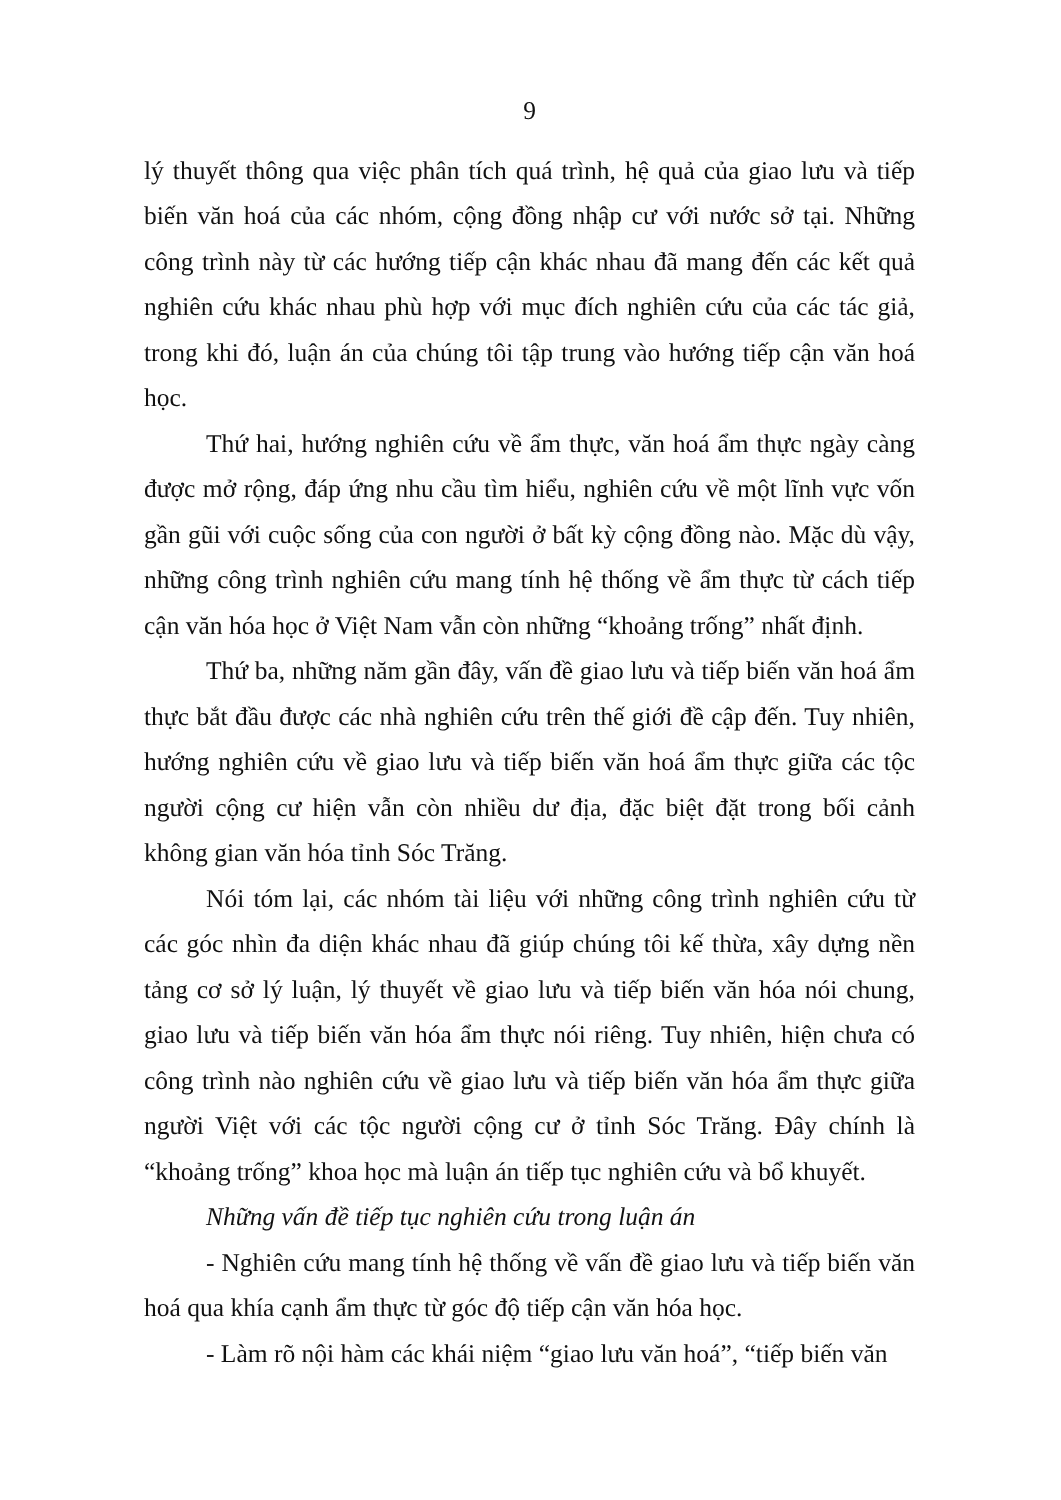9
lý thuyết thông qua việc phân tích quá trình, hệ quả của giao lưu và tiếp biến văn hoá của các nhóm, cộng đồng nhập cư với nước sở tại. Những công trình này từ các hướng tiếp cận khác nhau đã mang đến các kết quả nghiên cứu khác nhau phù hợp với mục đích nghiên cứu của các tác giả, trong khi đó, luận án của chúng tôi tập trung vào hướng tiếp cận văn hoá học.
Thứ hai, hướng nghiên cứu về ẩm thực, văn hoá ẩm thực ngày càng được mở rộng, đáp ứng nhu cầu tìm hiểu, nghiên cứu về một lĩnh vực vốn gần gũi với cuộc sống của con người ở bất kỳ cộng đồng nào. Mặc dù vậy, những công trình nghiên cứu mang tính hệ thống về ẩm thực từ cách tiếp cận văn hóa học ở Việt Nam vẫn còn những “khoảng trống” nhất định.
Thứ ba, những năm gần đây, vấn đề giao lưu và tiếp biến văn hoá ẩm thực bắt đầu được các nhà nghiên cứu trên thế giới đề cập đến. Tuy nhiên, hướng nghiên cứu về giao lưu và tiếp biến văn hoá ẩm thực giữa các tộc người cộng cư hiện vẫn còn nhiều dư địa, đặc biệt đặt trong bối cảnh không gian văn hóa tỉnh Sóc Trăng.
Nói tóm lại, các nhóm tài liệu với những công trình nghiên cứu từ các góc nhìn đa diện khác nhau đã giúp chúng tôi kế thừa, xây dựng nền tảng cơ sở lý luận, lý thuyết về giao lưu và tiếp biến văn hóa nói chung, giao lưu và tiếp biến văn hóa ẩm thực nói riêng. Tuy nhiên, hiện chưa có công trình nào nghiên cứu về giao lưu và tiếp biến văn hóa ẩm thực giữa người Việt với các tộc người cộng cư ở tỉnh Sóc Trăng. Đây chính là “khoảng trống” khoa học mà luận án tiếp tục nghiên cứu và bổ khuyết.
Những vấn đề tiếp tục nghiên cứu trong luận án
- Nghiên cứu mang tính hệ thống về vấn đề giao lưu và tiếp biến văn hoá qua khía cạnh ẩm thực từ góc độ tiếp cận văn hóa học.
- Làm rõ nội hàm các khái niệm “giao lưu văn hoá”, “tiếp biến văn